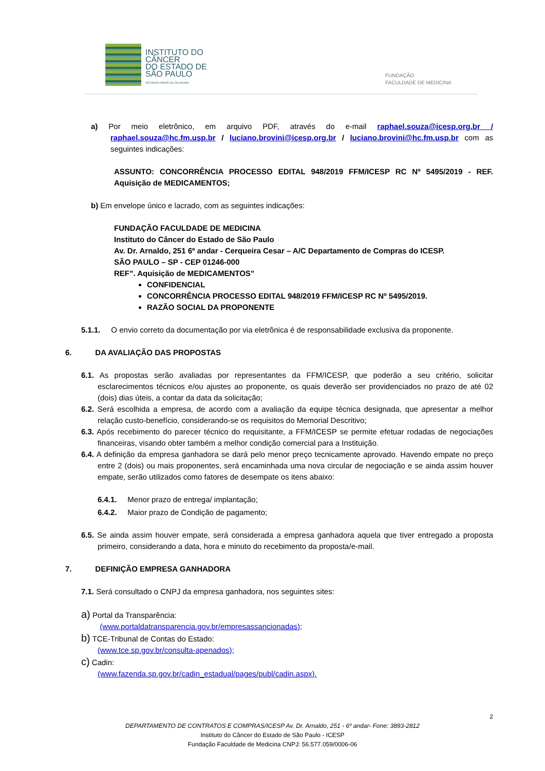INSTITUTO DO
CÂNCER
DO ESTADO DE
SÃO PAULO
OCTAVIO FRIAS DE OLIVEIRA
FUNDAÇÃO
FACULDADE DE MEDICINA
a) Por meio eletrônico, em arquivo PDF, através do e-mail raphael.souza@icesp.org.br / raphael.souza@hc.fm.usp.br / luciano.brovini@icesp.org.br / luciano.brovini@hc.fm.usp.br com as seguintes indicações:
ASSUNTO: CONCORRÊNCIA PROCESSO EDITAL 948/2019 FFM/ICESP RC Nº 5495/2019 - REF. Aquisição de MEDICAMENTOS;
b) Em envelope único e lacrado, com as seguintes indicações:
FUNDAÇÃO FACULDADE DE MEDICINA
Instituto do Câncer do Estado de São Paulo
Av. Dr. Arnaldo, 251 6º andar - Cerqueira Cesar – A/C Departamento de Compras do ICESP.
SÃO PAULO – SP - CEP 01246-000
REF”. Aquisição de MEDICAMENTOS”
CONFIDENCIAL
CONCORRÊNCIA PROCESSO EDITAL 948/2019 FFM/ICESP RC Nº 5495/2019.
RAZÃO SOCIAL DA PROPONENTE
5.1.1. O envio correto da documentação por via eletrônica é de responsabilidade exclusiva da proponente.
6. DA AVALIAÇÃO DAS PROPOSTAS
6.1. As propostas serão avaliadas por representantes da FFM/ICESP, que poderão a seu critério, solicitar esclarecimentos técnicos e/ou ajustes ao proponente, os quais deverão ser providenciados no prazo de até 02 (dois) dias úteis, a contar da data da solicitação;
6.2. Será escolhida a empresa, de acordo com a avaliação da equipe técnica designada, que apresentar a melhor relação custo-benefício, considerando-se os requisitos do Memorial Descritivo;
6.3. Após recebimento do parecer técnico do requisitante, a FFM/ICESP se permite efetuar rodadas de negociações financeiras, visando obter também a melhor condição comercial para a Instituição.
6.4. A definição da empresa ganhadora se dará pelo menor preço tecnicamente aprovado. Havendo empate no preço entre 2 (dois) ou mais proponentes, será encaminhada uma nova circular de negociação e se ainda assim houver empate, serão utilizados como fatores de desempate os itens abaixo:
6.4.1. Menor prazo de entrega/ implantação;
6.4.2. Maior prazo de Condição de pagamento;
6.5. Se ainda assim houver empate, será considerada a empresa ganhadora aquela que tiver entregado a proposta primeiro, considerando a data, hora e minuto do recebimento da proposta/e-mail.
7. DEFINIÇÃO EMPRESA GANHADORA
7.1. Será consultado o CNPJ da empresa ganhadora, nos seguintes sites:
a) Portal da Transparência:
(www.portaldatransparencia.gov.br/empresassancionadas);
b) TCE-Tribunal de Contas do Estado:
(www.tce.sp.gov.br/consulta-apenados);
c) Cadin:
(www.fazenda.sp.gov.br/cadin_estadual/pages/publ/cadin.aspx).
2
DEPARTAMENTO DE CONTRATOS E COMPRAS/ICESP Av. Dr. Arnaldo, 251 - 6º andar- Fone: 3893-2812
Instituto do Câncer do Estado de São Paulo - ICESP
Fundação Faculdade de Medicina CNPJ: 56.577.059/0006-06